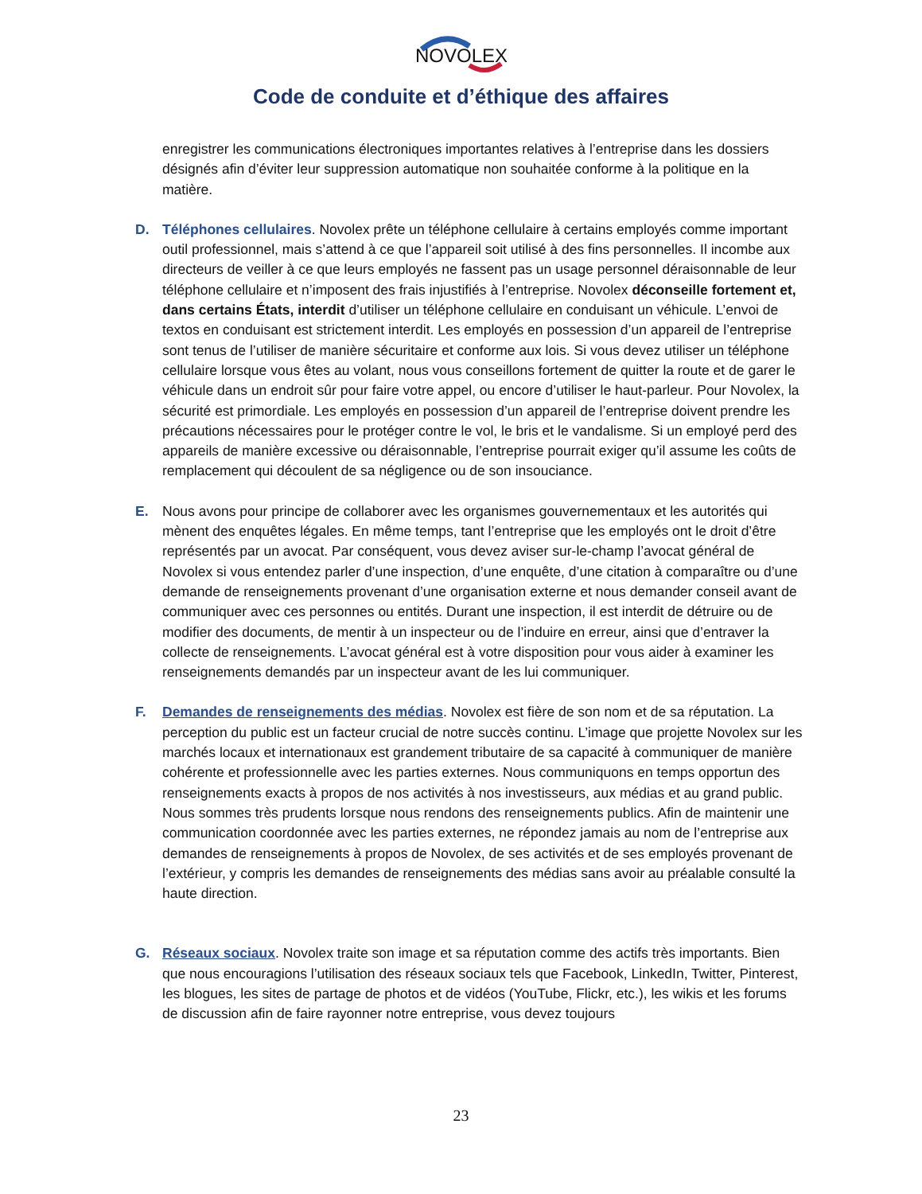NOVOLEX
Code de conduite et d’éthique des affaires
enregistrer les communications électroniques importantes relatives à l’entreprise dans les dossiers désignés afin d’éviter leur suppression automatique non souhaitée conforme à la politique en la matière.
D. Téléphones cellulaires. Novolex prête un téléphone cellulaire à certains employés comme important outil professionnel, mais s’attend à ce que l’appareil soit utilisé à des fins personnelles. Il incombe aux directeurs de veiller à ce que leurs employés ne fassent pas un usage personnel déraisonnable de leur téléphone cellulaire et n’imposent des frais injustifiés à l’entreprise. Novolex déconseille fortement et, dans certains États, interdit d’utiliser un téléphone cellulaire en conduisant un véhicule. L’envoi de textos en conduisant est strictement interdit. Les employés en possession d’un appareil de l’entreprise sont tenus de l’utiliser de manière sécuritaire et conforme aux lois. Si vous devez utiliser un téléphone cellulaire lorsque vous êtes au volant, nous vous conseillons fortement de quitter la route et de garer le véhicule dans un endroit sûr pour faire votre appel, ou encore d’utiliser le haut-parleur. Pour Novolex, la sécurité est primordiale. Les employés en possession d’un appareil de l’entreprise doivent prendre les précautions nécessaires pour le protéger contre le vol, le bris et le vandalisme. Si un employé perd des appareils de manière excessive ou déraisonnable, l’entreprise pourrait exiger qu’il assume les coûts de remplacement qui découlent de sa négligence ou de son insouciance.
E. Nous avons pour principe de collaborer avec les organismes gouvernementaux et les autorités qui mènent des enquêtes légales. En même temps, tant l’entreprise que les employés ont le droit d’être représentés par un avocat. Par conséquent, vous devez aviser sur-le-champ l’avocat général de Novolex si vous entendez parler d’une inspection, d’une enquête, d’une citation à comparaître ou d’une demande de renseignements provenant d’une organisation externe et nous demander conseil avant de communiquer avec ces personnes ou entités. Durant une inspection, il est interdit de détruire ou de modifier des documents, de mentir à un inspecteur ou de l’induire en erreur, ainsi que d’entraver la collecte de renseignements. L’avocat général est à votre disposition pour vous aider à examiner les renseignements demandés par un inspecteur avant de les lui communiquer.
F. Demandes de renseignements des médias. Novolex est fière de son nom et de sa réputation. La perception du public est un facteur crucial de notre succès continu. L’image que projette Novolex sur les marchés locaux et internationaux est grandement tributaire de sa capacité à communiquer de manière cohérente et professionnelle avec les parties externes. Nous communiquons en temps opportun des renseignements exacts à propos de nos activités à nos investisseurs, aux médias et au grand public. Nous sommes très prudents lorsque nous rendons des renseignements publics. Afin de maintenir une communication coordonnée avec les parties externes, ne répondez jamais au nom de l’entreprise aux demandes de renseignements à propos de Novolex, de ses activités et de ses employés provenant de l’extérieur, y compris les demandes de renseignements des médias sans avoir au préalable consulté la haute direction.
G. Réseaux sociaux. Novolex traite son image et sa réputation comme des actifs très importants. Bien que nous encouragions l’utilisation des réseaux sociaux tels que Facebook, LinkedIn, Twitter, Pinterest, les blogues, les sites de partage de photos et de vidéos (YouTube, Flickr, etc.), les wikis et les forums de discussion afin de faire rayonner notre entreprise, vous devez toujours
23